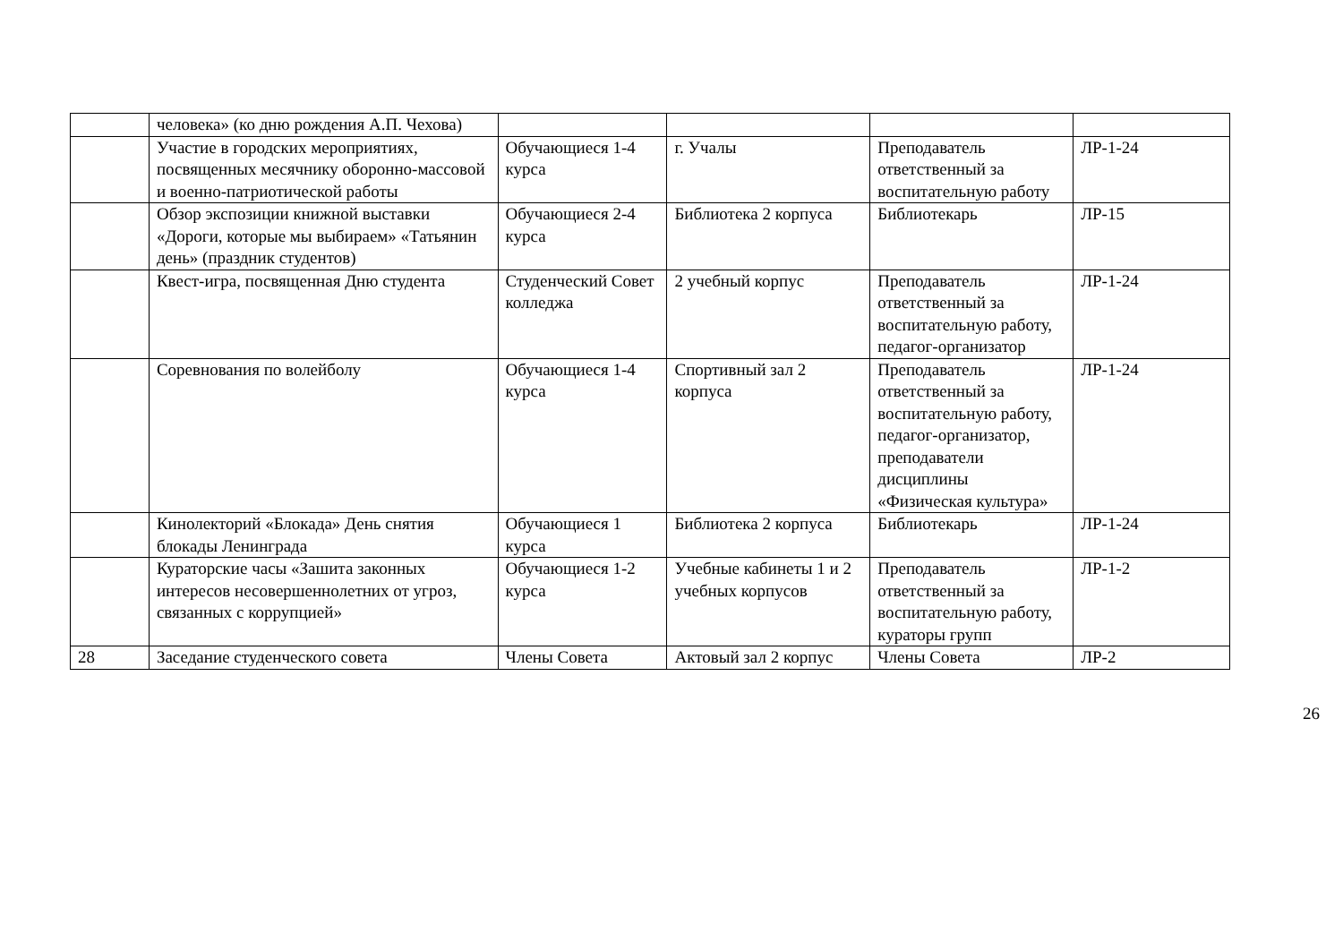| | человека» (ко дню рождения А.П. Чехова) | | | | |
| | Участие в городских мероприятиях, посвященных месячнику оборонно-массовой и военно-патриотической работы | Обучающиеся 1-4 курса | г. Учалы | Преподаватель ответственный за воспитательную работу | ЛР-1-24 |
| | Обзор экспозиции книжной выставки «Дороги, которые мы выбираем» «Татьянин день» (праздник студентов) | Обучающиеся 2-4 курса | Библиотека 2 корпуса | Библиотекарь | ЛР-15 |
| | Квест-игра, посвященная Дню студента | Студенческий Совет колледжа | 2 учебный корпус | Преподаватель ответственный за воспитательную работу, педагог-организатор | ЛР-1-24 |
| | Соревнования по волейболу | Обучающиеся 1-4 курса | Спортивный зал 2 корпуса | Преподаватель ответственный за воспитательную работу, педагог-организатор, преподаватели дисциплины «Физическая культура» | ЛР-1-24 |
| | Кинолекторий «Блокада» День снятия блокады Ленинграда | Обучающиеся 1 курса | Библиотека 2 корпуса | Библиотекарь | ЛР-1-24 |
| | Кураторские часы «Зашита законных интересов несовершеннолетних от угроз, связанных с коррупцией» | Обучающиеся 1-2 курса | Учебные кабинеты 1 и 2 учебных корпусов | Преподаватель ответственный за воспитательную работу, кураторы групп | ЛР-1-2 |
| 28 | Заседание студенческого совета | Члены Совета | Актовый зал 2 корпус | Члены Совета | ЛР-2 |
26